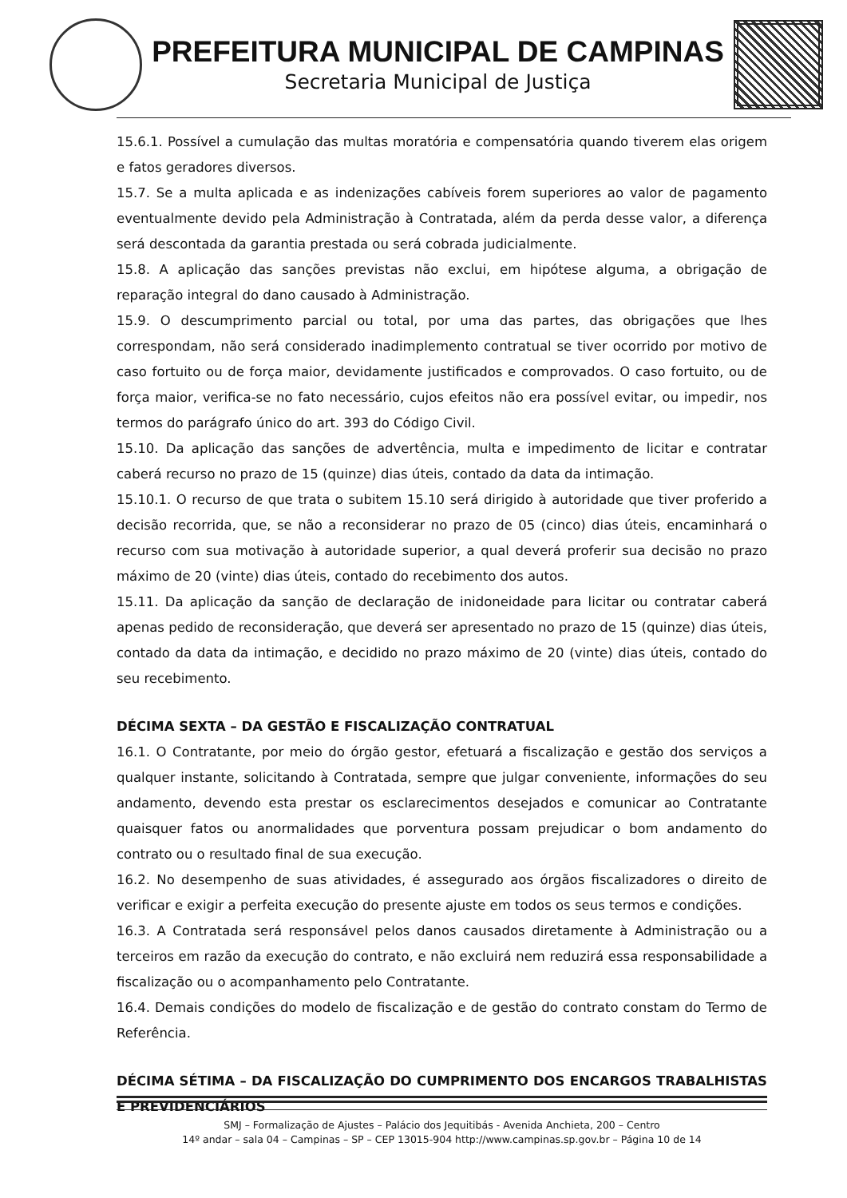PREFEITURA MUNICIPAL DE CAMPINAS
Secretaria Municipal de Justiça
15.6.1. Possível a cumulação das multas moratória e compensatória quando tiverem elas origem e fatos geradores diversos.
15.7. Se a multa aplicada e as indenizações cabíveis forem superiores ao valor de pagamento eventualmente devido pela Administração à Contratada, além da perda desse valor, a diferença será descontada da garantia prestada ou será cobrada judicialmente.
15.8. A aplicação das sanções previstas não exclui, em hipótese alguma, a obrigação de reparação integral do dano causado à Administração.
15.9. O descumprimento parcial ou total, por uma das partes, das obrigações que lhes correspondam, não será considerado inadimplemento contratual se tiver ocorrido por motivo de caso fortuito ou de força maior, devidamente justificados e comprovados. O caso fortuito, ou de força maior, verifica-se no fato necessário, cujos efeitos não era possível evitar, ou impedir, nos termos do parágrafo único do art. 393 do Código Civil.
15.10. Da aplicação das sanções de advertência, multa e impedimento de licitar e contratar caberá recurso no prazo de 15 (quinze) dias úteis, contado da data da intimação.
15.10.1. O recurso de que trata o subitem 15.10 será dirigido à autoridade que tiver proferido a decisão recorrida, que, se não a reconsiderar no prazo de 05 (cinco) dias úteis, encaminhará o recurso com sua motivação à autoridade superior, a qual deverá proferir sua decisão no prazo máximo de 20 (vinte) dias úteis, contado do recebimento dos autos.
15.11. Da aplicação da sanção de declaração de inidoneidade para licitar ou contratar caberá apenas pedido de reconsideração, que deverá ser apresentado no prazo de 15 (quinze) dias úteis, contado da data da intimação, e decidido no prazo máximo de 20 (vinte) dias úteis, contado do seu recebimento.
DÉCIMA SEXTA – DA GESTÃO E FISCALIZAÇÃO CONTRATUAL
16.1. O Contratante, por meio do órgão gestor, efetuará a fiscalização e gestão dos serviços a qualquer instante, solicitando à Contratada, sempre que julgar conveniente, informações do seu andamento, devendo esta prestar os esclarecimentos desejados e comunicar ao Contratante quaisquer fatos ou anormalidades que porventura possam prejudicar o bom andamento do contrato ou o resultado final de sua execução.
16.2. No desempenho de suas atividades, é assegurado aos órgãos fiscalizadores o direito de verificar e exigir a perfeita execução do presente ajuste em todos os seus termos e condições.
16.3. A Contratada será responsável pelos danos causados diretamente à Administração ou a terceiros em razão da execução do contrato, e não excluirá nem reduzirá essa responsabilidade a fiscalização ou o acompanhamento pelo Contratante.
16.4. Demais condições do modelo de fiscalização e de gestão do contrato constam do Termo de Referência.
DÉCIMA SÉTIMA – DA FISCALIZAÇÃO DO CUMPRIMENTO DOS ENCARGOS TRABALHISTAS E PREVIDENCIÁRIOS
SMJ – Formalização de Ajustes – Palácio dos Jequitibás - Avenida Anchieta, 200 – Centro
14º andar – sala 04 – Campinas – SP – CEP 13015-904 http://www.campinas.sp.gov.br – Página 10 de 14